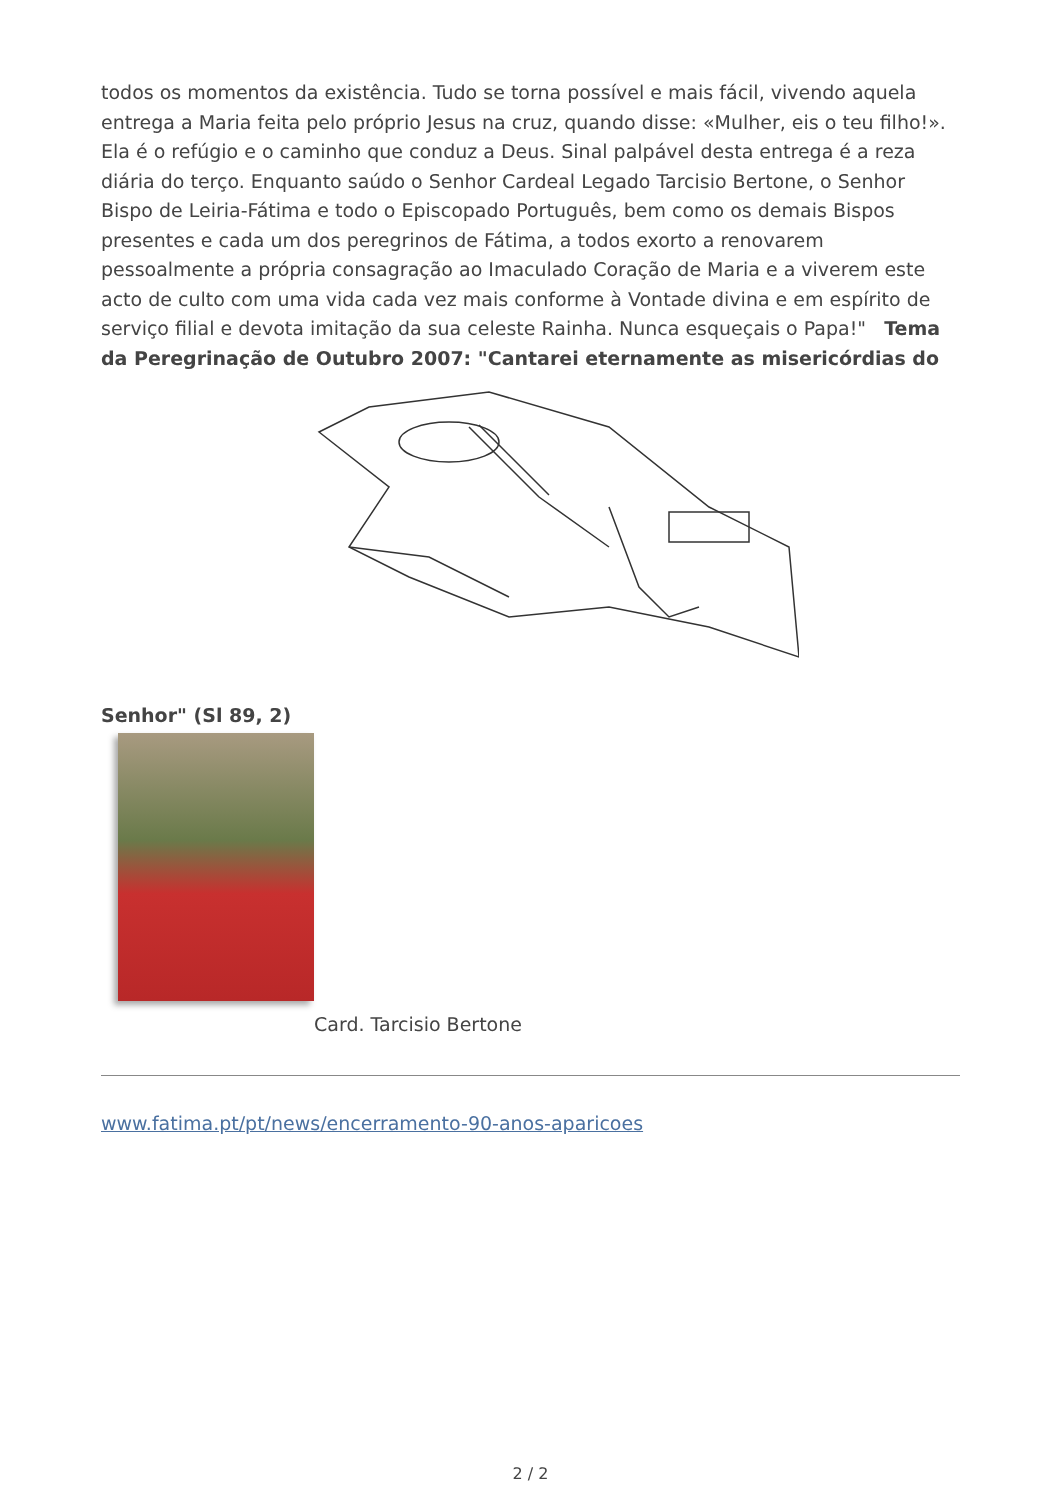todos os momentos da existência. Tudo se torna possível e mais fácil, vivendo aquela entrega a Maria feita pelo próprio Jesus na cruz, quando disse: «Mulher, eis o teu filho!». Ela é o refúgio e o caminho que conduz a Deus. Sinal palpável desta entrega é a reza diária do terço. Enquanto saúdo o Senhor Cardeal Legado Tarcisio Bertone, o Senhor Bispo de Leiria-Fátima e todo o Episcopado Português, bem como os demais Bispos presentes e cada um dos peregrinos de Fátima, a todos exorto a renovarem pessoalmente a própria consagração ao Imaculado Coração de Maria e a viverem este acto de culto com uma vida cada vez mais conforme à Vontade divina e em espírito de serviço filial e devota imitação da sua celeste Rainha. Nunca esqueçais o Papa!" Tema da Peregrinação de Outubro 2007: "Cantarei eternamente as misericórdias do
Senhor" (Sl 89, 2)
Card. Tarcisio Bertone
www.fatima.pt/pt/news/encerramento-90-anos-aparicoes
2 / 2